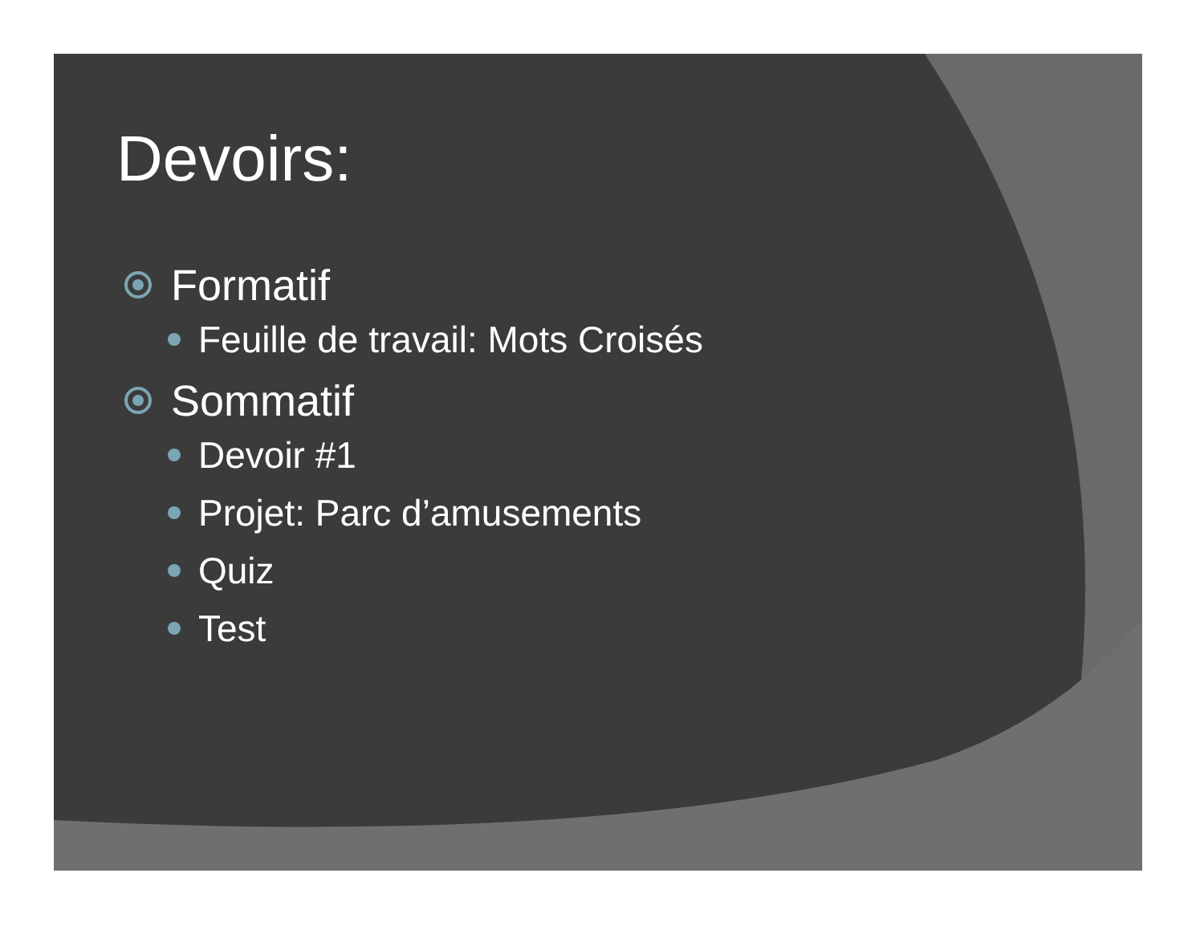Devoirs:
Formatif
Feuille de travail: Mots Croisés
Sommatif
Devoir #1
Projet: Parc d’amusements
Quiz
Test